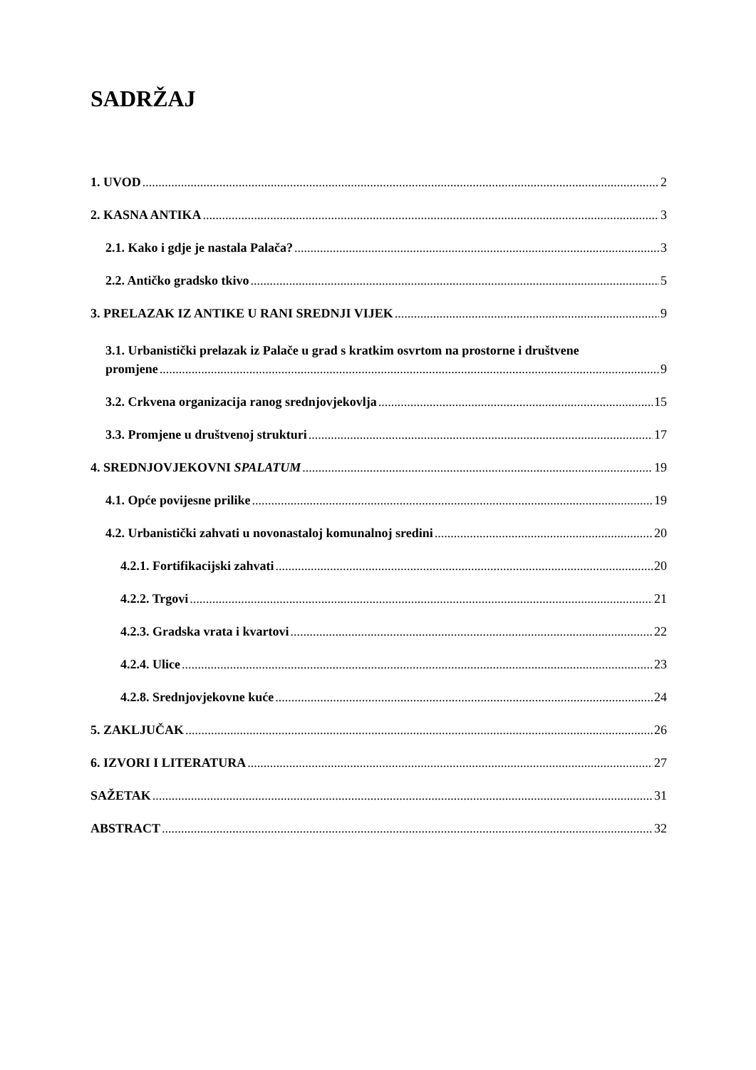SADRŽAJ
1. UVOD 2
2. KASNA ANTIKA 3
2.1. Kako i gdje je nastala Palača? 3
2.2. Antičko gradsko tkivo 5
3. PRELAZAK IZ ANTIKE U RANI SREDNJI VIJEK 9
3.1. Urbanistički prelazak iz Palače u grad s kratkim osvrtom na prostorne i društvene
promjene 9
3.2. Crkvena organizacija ranog srednjovjekovlja 15
3.3. Promjene u društvenoj strukturi 17
4. SREDNJOVJEKOVNI SPALATUM 19
4.1. Opće povijesne prilike 19
4.2. Urbanistički zahvati u novonastaloj komunalnoj sredini 20
4.2.1. Fortifikacijski zahvati 20
4.2.2. Trgovi 21
4.2.3. Gradska vrata i kvartovi 22
4.2.4. Ulice 23
4.2.8. Srednjovjekovne kuće 24
5. ZAKLJUČAK 26
6. IZVORI I LITERATURA 27
SAŽETAK 31
ABSTRACT 32